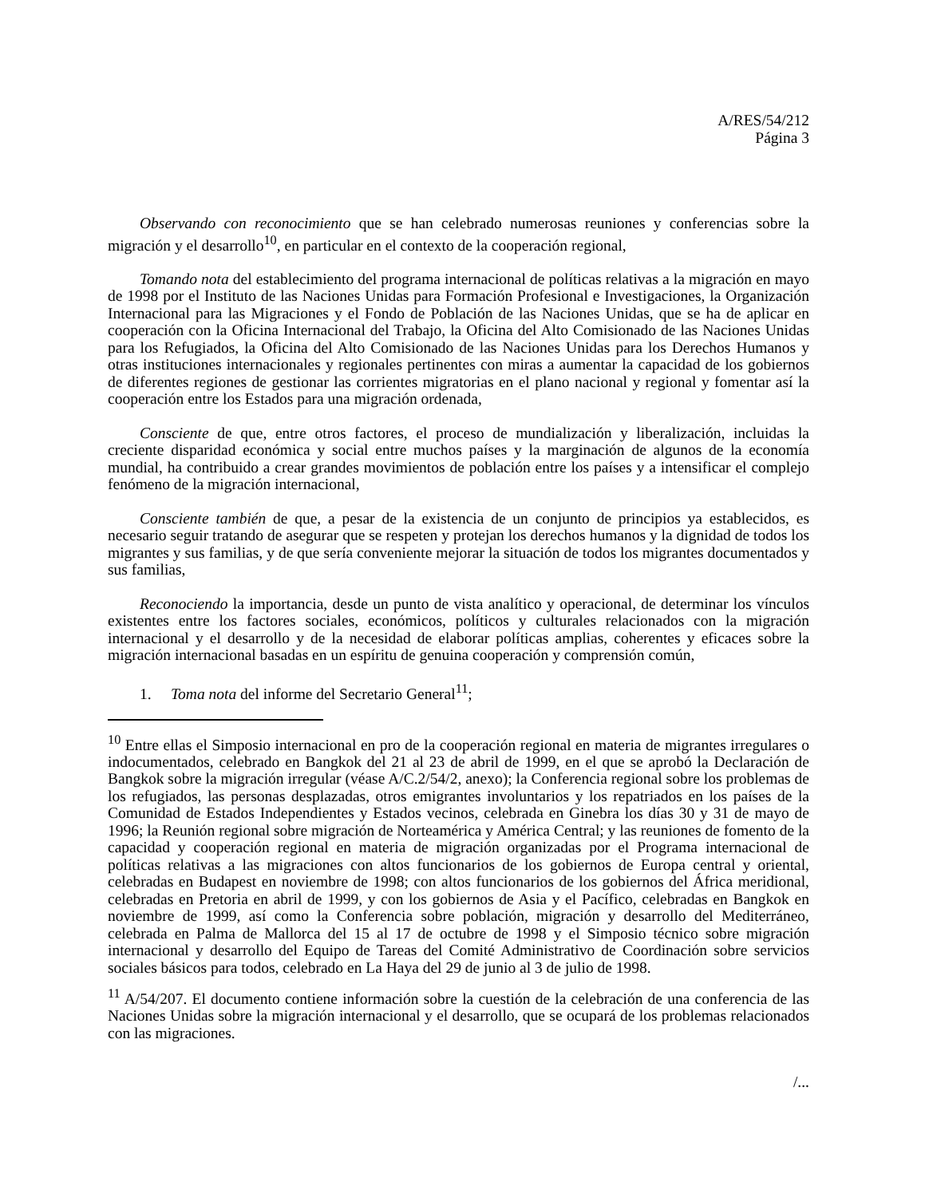A/RES/54/212
Página 3
Observando con reconocimiento que se han celebrado numerosas reuniones y conferencias sobre la migración y el desarrollo<sup>10</sup>, en particular en el contexto de la cooperación regional,
Tomando nota del establecimiento del programa internacional de políticas relativas a la migración en mayo de 1998 por el Instituto de las Naciones Unidas para Formación Profesional e Investigaciones, la Organización Internacional para las Migraciones y el Fondo de Población de las Naciones Unidas, que se ha de aplicar en cooperación con la Oficina Internacional del Trabajo, la Oficina del Alto Comisionado de las Naciones Unidas para los Refugiados, la Oficina del Alto Comisionado de las Naciones Unidas para los Derechos Humanos y otras instituciones internacionales y regionales pertinentes con miras a aumentar la capacidad de los gobiernos de diferentes regiones de gestionar las corrientes migratorias en el plano nacional y regional y fomentar así la cooperación entre los Estados para una migración ordenada,
Consciente de que, entre otros factores, el proceso de mundialización y liberalización, incluidas la creciente disparidad económica y social entre muchos países y la marginación de algunos de la economía mundial, ha contribuido a crear grandes movimientos de población entre los países y a intensificar el complejo fenómeno de la migración internacional,
Consciente también de que, a pesar de la existencia de un conjunto de principios ya establecidos, es necesario seguir tratando de asegurar que se respeten y protejan los derechos humanos y la dignidad de todos los migrantes y sus familias, y de que sería conveniente mejorar la situación de todos los migrantes documentados y sus familias,
Reconociendo la importancia, desde un punto de vista analítico y operacional, de determinar los vínculos existentes entre los factores sociales, económicos, políticos y culturales relacionados con la migración internacional y el desarrollo y de la necesidad de elaborar políticas amplias, coherentes y eficaces sobre la migración internacional basadas en un espíritu de genuina cooperación y comprensión común,
1. Toma nota del informe del Secretario General<sup>11</sup>;
<sup>10</sup> Entre ellas el Simposio internacional en pro de la cooperación regional en materia de migrantes irregulares o indocumentados, celebrado en Bangkok del 21 al 23 de abril de 1999, en el que se aprobó la Declaración de Bangkok sobre la migración irregular (véase A/C.2/54/2, anexo); la Conferencia regional sobre los problemas de los refugiados, las personas desplazadas, otros emigrantes involuntarios y los repatriados en los países de la Comunidad de Estados Independientes y Estados vecinos, celebrada en Ginebra los días 30 y 31 de mayo de 1996; la Reunión regional sobre migración de Norteamérica y América Central; y las reuniones de fomento de la capacidad y cooperación regional en materia de migración organizadas por el Programa internacional de políticas relativas a las migraciones con altos funcionarios de los gobiernos de Europa central y oriental, celebradas en Budapest en noviembre de 1998; con altos funcionarios de los gobiernos del África meridional, celebradas en Pretoria en abril de 1999, y con los gobiernos de Asia y el Pacífico, celebradas en Bangkok en noviembre de 1999, así como la Conferencia sobre población, migración y desarrollo del Mediterráneo, celebrada en Palma de Mallorca del 15 al 17 de octubre de 1998 y el Simposio técnico sobre migración internacional y desarrollo del Equipo de Tareas del Comité Administrativo de Coordinación sobre servicios sociales básicos para todos, celebrado en La Haya del 29 de junio al 3 de julio de 1998.
<sup>11</sup> A/54/207. El documento contiene información sobre la cuestión de la celebración de una conferencia de las Naciones Unidas sobre la migración internacional y el desarrollo, que se ocupará de los problemas relacionados con las migraciones.
/...